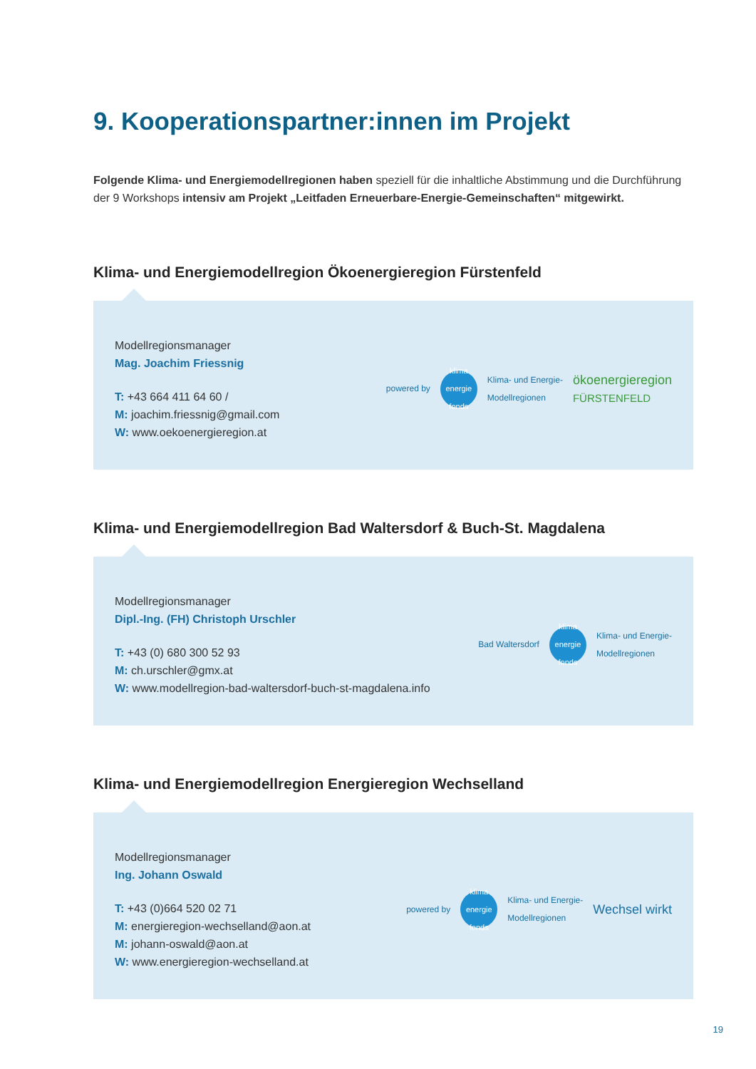9. Kooperationspartner:innen im Projekt
Folgende Klima- und Energiemodellregionen haben speziell für die inhaltliche Abstimmung und die Durchführung der 9 Workshops intensiv am Projekt „Leitfaden Erneuerbare-Energie-Gemeinschaften“ mitgewirkt.
Klima- und Energiemodellregion Ökoenergieregion Fürstenfeld
Modellregionsmanager
Mag. Joachim Friessnig
T: +43 664 411 64 60 /
M: joachim.friessnig@gmail.com
W: www.oekoenergieregion.at
powered by
klima energie fonds
Klima- und Energie-
Modellregionen ökoenergieregion
FÜRSTENFELD
Klima- und Energiemodellregion Bad Waltersdorf & Buch-St. Magdalena
Modellregionsmanager
Dipl.-Ing. (FH) Christoph Urschler
T: +43 (0) 680 300 52 93
M: ch.urschler@gmx.at
W: www.modellregion-bad-waltersdorf-buch-st-magdalena.info
Bad Waltersdorf
klima energie fonds
Klima- und Energie-
Modellregionen
Klima- und Energiemodellregion Energieregion Wechselland
Modellregionsmanager
Ing. Johann Oswald
T: +43 (0)664 520 02 71
M: energieregion-wechselland@aon.at
M: johann-oswald@aon.at
W: www.energieregion-wechselland.at
powered by
klima energie fonds
Klima- und Energie-
Modellregionen Wechsel wirkt
19